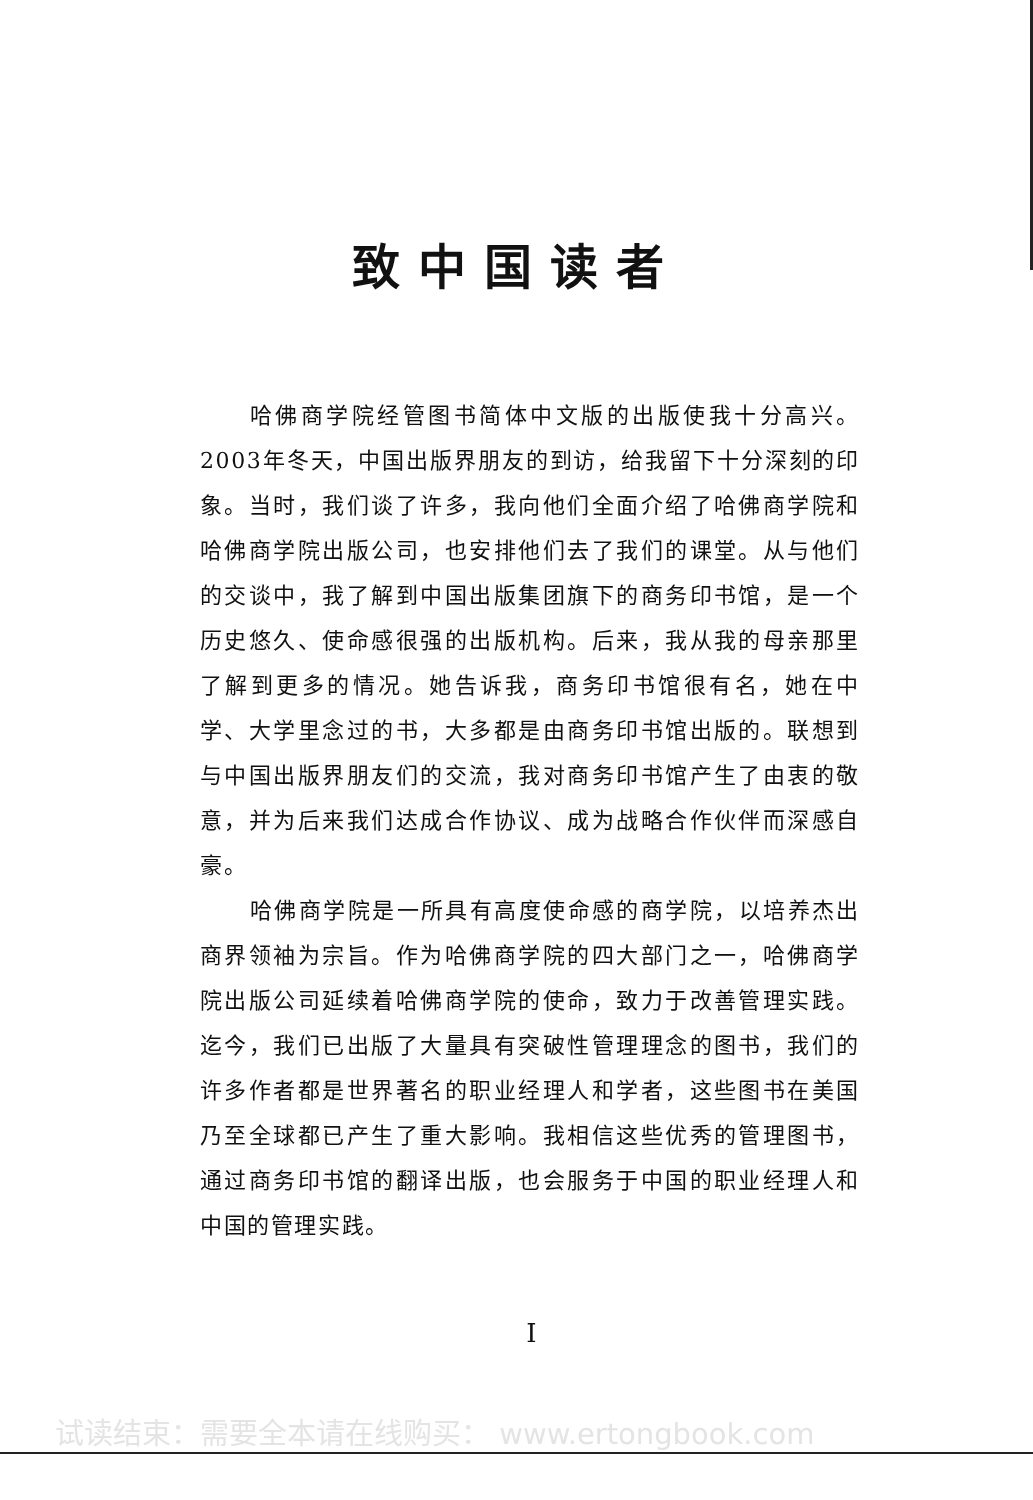致中国读者
哈佛商学院经管图书简体中文版的出版使我十分高兴。2003年冬天，中国出版界朋友的到访，给我留下十分深刻的印象。当时，我们谈了许多，我向他们全面介绍了哈佛商学院和哈佛商学院出版公司，也安排他们去了我们的课堂。从与他们的交谈中，我了解到中国出版集团旗下的商务印书馆，是一个历史悠久、使命感很强的出版机构。后来，我从我的母亲那里了解到更多的情况。她告诉我，商务印书馆很有名，她在中学、大学里念过的书，大多都是由商务印书馆出版的。联想到与中国出版界朋友们的交流，我对商务印书馆产生了由衷的敬意，并为后来我们达成合作协议、成为战略合作伙伴而深感自豪。
哈佛商学院是一所具有高度使命感的商学院，以培养杰出商界领袖为宗旨。作为哈佛商学院的四大部门之一，哈佛商学院出版公司延续着哈佛商学院的使命，致力于改善管理实践。迄今，我们已出版了大量具有突破性管理理念的图书，我们的许多作者都是世界著名的职业经理人和学者，这些图书在美国乃至全球都已产生了重大影响。我相信这些优秀的管理图书，通过商务印书馆的翻译出版，也会服务于中国的职业经理人和中国的管理实践。
I
试读结束：需要全本请在线购买： www.ertongbook.com